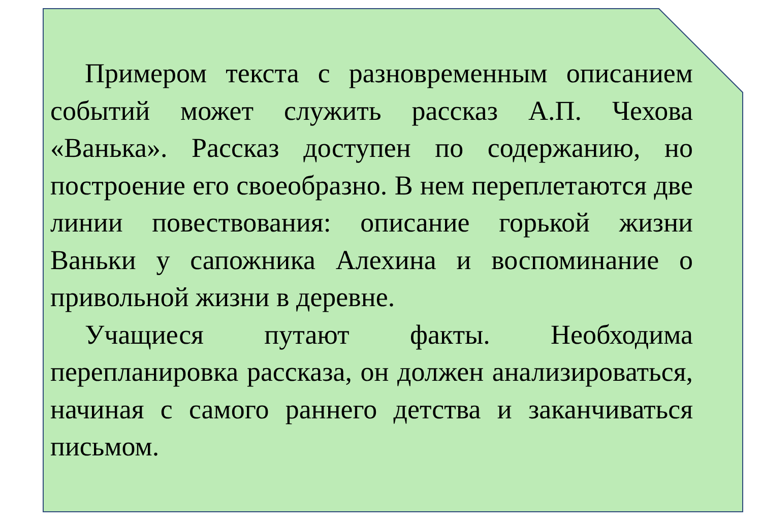Примером текста с разновременным описанием событий может служить рассказ А.П. Чехова «Ванька». Рассказ доступен по содержанию, но построение его своеобразно. В нем переплетаются две линии повествования: описание горькой жизни Ваньки у сапожника Алехина и воспоминание о привольной жизни в деревне.
Учащиеся путают факты. Необходима перепланировка рассказа, он должен анализироваться, начиная с самого раннего детства и заканчиваться письмом.